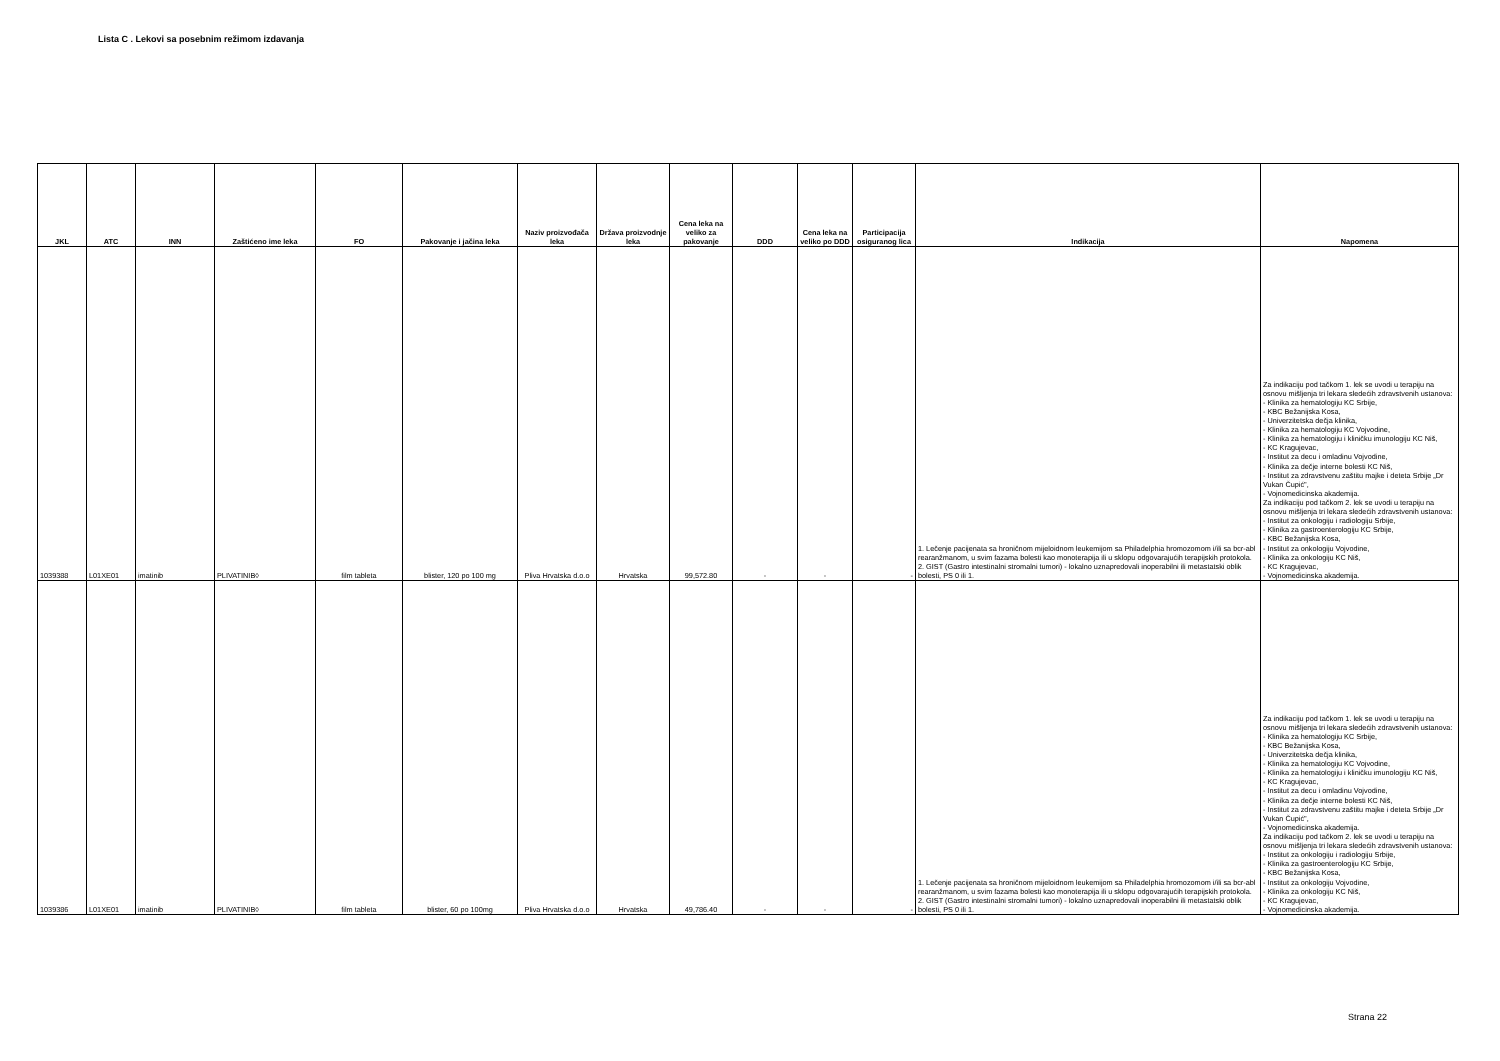Lista C . Lekovi sa posebnim režimom izdavanja
| JKL | ATC | INN | Zaštićeno ime leka | FO | Pakovanje i jačina leka | Naziv proizvođača leka | Država proizvodnje leka | Cena leka na veliko za pakovanje | DDD | Cena leka na veliko po DDD | Participacija osiguranog lica | Indikacija | Napomena |
| --- | --- | --- | --- | --- | --- | --- | --- | --- | --- | --- | --- | --- | --- |
| 1039388 | L01XE01 | imatinib | PLIVATINIB◊ | film tableta | blister, 120 po 100 mg | Pliva Hrvatska d.o.o | Hrvatska | 99,572.80 | - | - | - | 1. Lečenje pacijenata sa hroničnom mijeloidnom leukemijom sa Philadelphia hromozomom i/ili sa bcr-abl rearanžmanom, u svim fazama bolesti kao monoterapija ili u sklopu odgovarajućih terapijskih protokola. 2. GIST (Gastro intestinalni stromalni tumori) - lokalno uznapredovali inoperabilni ili metastatski oblik bolesti, PS 0 ili 1. | Za indikaciju pod tačkom 1. lek se uvodi u terapiju na osnovu mišljenja tri lekara sledećih zdravstvenih ustanova: - Klinika za hematologiju KC Srbije, - KBC Bežanijska Kosa, - Univerzitetska dečja klinika, - Klinika za hematologiju KC Vojvodine, - Klinika za hematologiju i kliničku imunologiju KC Niš, - KC Kragujevac, - Institut za decu i omladinu Vojvodine, - Klinika za dečje interne bolesti KC Niš, - Institut za zdravstvenu zaštitu majke i deteta Srbije „Dr Vukan Čupić", - Vojnomedicinska akademija. Za indikaciju pod tačkom 2. lek se uvodi u terapiju na osnovu mišljenja tri lekara sledećih zdravstvenih ustanova: - Institut za onkologiju i radiologiju Srbije, - Klinika za gastroenterologiju KC Srbije, - KBC Bežanijska Kosa, - Institut za onkologiju Vojvodine, - Klinika za onkologiju KC Niš, - KC Kragujevac, - Vojnomedicinska akademija. |
| 1039386 | L01XE01 | imatinib | PLIVATINIB◊ | film tableta | blister, 60 po 100mg | Pliva Hrvatska d.o.o | Hrvatska | 49,786.40 | - | - | - | 1. Lečenje pacijenata sa hroničnom mijeloidnom leukemijom sa Philadelphia hromozomom i/ili sa bcr-abl rearanžmanom, u svim fazama bolesti kao monoterapija ili u sklopu odgovarajućih terapijskih protokola. 2. GIST (Gastro intestinalni stromalni tumori) - lokalno uznapredovali inoperabilni ili metastatski oblik bolesti, PS 0 ili 1. | Za indikaciju pod tačkom 1. lek se uvodi u terapiju na osnovu mišljenja tri lekara sledećih zdravstvenih ustanova: - Klinika za hematologiju KC Srbije, - KBC Bežanijska Kosa, - Univerzitetska dečja klinika, - Klinika za hematologiju KC Vojvodine, - Klinika za hematologiju i kliničku imunologiju KC Niš, - KC Kragujevac, - Institut za decu i omladinu Vojvodine, - Klinika za dečje interne bolesti KC Niš, - Institut za zdravstvenu zaštitu majke i deteta Srbije „Dr Vukan Čupić", - Vojnomedicinska akademija. Za indikaciju pod tačkom 2. lek se uvodi u terapiju na osnovu mišljenja tri lekara sledećih zdravstvenih ustanova: - Institut za onkologiju i radiologiju Srbije, - Klinika za gastroenterologiju KC Srbije, - KBC Bežanijska Kosa, - Institut za onkologiju Vojvodine, - Klinika za onkologiju KC Niš, - KC Kragujevac, - Vojnomedicinska akademija. |
Strana 22